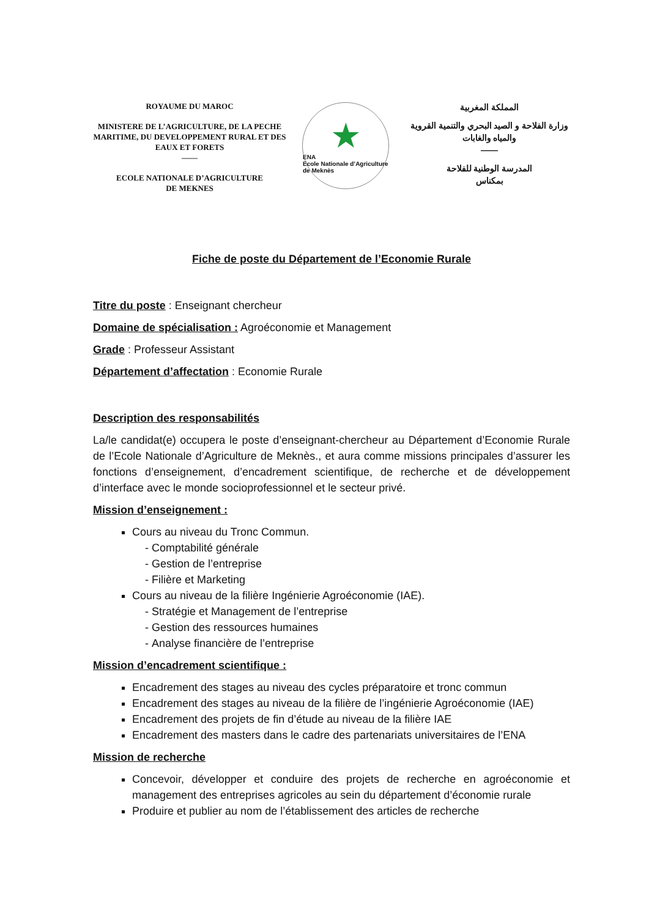ROYAUME DU MAROC
MINISTERE DE L’AGRICULTURE, DE LA PECHE MARITIME, DU DEVELOPPEMENT RURAL ET DES EAUX ET FORETS
——
ECOLE NATIONALE D’AGRICULTURE
DE MEKNES
★
ENA
Ecole Nationale d’Agriculture de Meknès
المملكة المغربية
وزارة الفلاحة و الصيد البحري والتنمية القروية والمياه والغابات
——
المدرسة الوطنية للفلاحة
بمكناس
Fiche de poste du Département de l’Economie Rurale
Titre du poste : Enseignant chercheur
Domaine de spécialisation : Agroéconomie et Management
Grade : Professeur Assistant
Département d’affectation : Economie Rurale
Description des responsabilités
La/le candidat(e) occupera le poste d’enseignant-chercheur au Département d’Economie Rurale de l’Ecole Nationale d’Agriculture de Meknès., et aura comme missions principales d’assurer les fonctions d’enseignement, d’encadrement scientifique, de recherche et de développement d’interface avec le monde socioprofessionnel et le secteur privé.
Mission d’enseignement :
Cours au niveau du Tronc Commun.
Comptabilité générale
Gestion de l’entreprise
Filière et Marketing
Cours au niveau de la filière Ingénierie Agroéconomie (IAE).
Stratégie et Management de l’entreprise
Gestion des ressources humaines
Analyse financière de l’entreprise
Mission d’encadrement scientifique :
Encadrement des stages au niveau des cycles préparatoire et tronc commun
Encadrement des stages au niveau de la filière de l’ingénierie Agroéconomie (IAE)
Encadrement des projets de fin d’étude au niveau de la filière IAE
Encadrement des masters dans le cadre des partenariats universitaires de l’ENA
Mission de recherche
Concevoir, développer et conduire des projets de recherche en agroéconomie et management des entreprises agricoles au sein du département d’économie rurale
Produire et publier au nom de l’établissement des articles de recherche